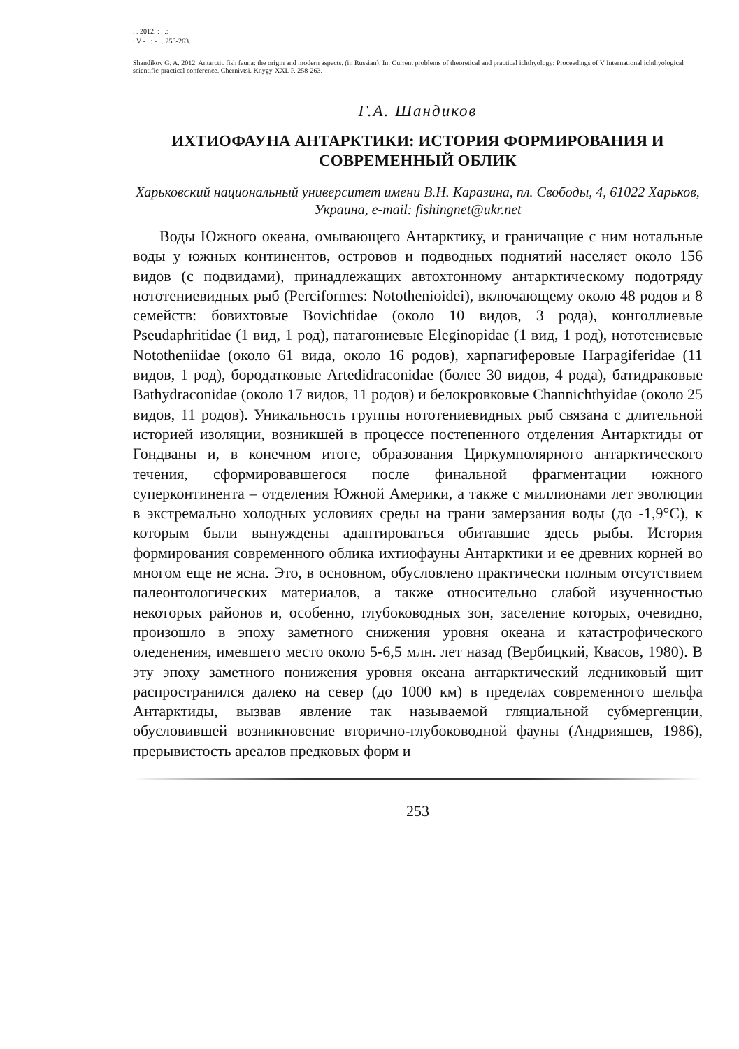. . 2012. : . .:
: V - . : - . . 258-263.
Shandikov G. A. 2012. Antarctic fish fauna: the origin and modern aspects. (in Russian). In: Current problems of theoretical and practical ichthyology: Proceedings of V International ichthyological scientific-practical conference. Chernivtsi. Knygy-XXI. P. 258-263.
Г.А. Шандиков
ИХТИОФАУНА АНТАРКТИКИ: ИСТОРИЯ ФОРМИРОВАНИЯ И СОВРЕМЕННЫЙ ОБЛИК
Харьковский национальный университет имени В.Н. Каразина, пл. Свободы, 4, 61022 Харьков, Украина, e-mail: fishingnet@ukr.net
Воды Южного океана, омывающего Антарктику, и граничащие с ним нотальные воды у южных континентов, островов и подводных поднятий населяет около 156 видов (с подвидами), принадлежащих автохтонному антарктическому подотряду нототениевидных рыб (Perciformes: Notothenioidei), включающему около 48 родов и 8 семейств: бовихтовые Bovichtidae (около 10 видов, 3 рода), конголлиевые Pseudaphritidae (1 вид, 1 род), патагониевые Eleginopidae (1 вид, 1 род), нототениевые Nototheniidae (около 61 вида, около 16 родов), харпагиферовые Harpagiferidae (11 видов, 1 род), бородатковые Artedidraconidae (более 30 видов, 4 рода), батидраковые Bathydraconidae (около 17 видов, 11 родов) и белокровковые Channichthyidae (около 25 видов, 11 родов). Уникальность группы нототениевидных рыб связана с длительной историей изоляции, возникшей в процессе постепенного отделения Антарктиды от Гондваны и, в конечном итоге, образования Циркумполярного антарктического течения, сформировавшегося после финальной фрагментации южного суперконтинента – отделения Южной Америки, а также с миллионами лет эволюции в экстремально холодных условиях среды на грани замерзания воды (до -1,9°C), к которым были вынуждены адаптироваться обитавшие здесь рыбы. История формирования современного облика ихтиофауны Антарктики и ее древних корней во многом еще не ясна. Это, в основном, обусловлено практически полным отсутствием палеонтологических материалов, а также относительно слабой изученностью некоторых районов и, особенно, глубоководных зон, заселение которых, очевидно, произошло в эпоху заметного снижения уровня океана и катастрофического оледенения, имевшего место около 5-6,5 млн. лет назад (Вербицкий, Квасов, 1980). В эту эпоху заметного понижения уровня океана антарктический ледниковый щит распространился далеко на север (до 1000 км) в пределах современного шельфа Антарктиды, вызвав явление так называемой гляциальной субмергенции, обусловившей возникновение вторично-глубоководной фауны (Андрияшев, 1986), прерывистость ареалов предковых форм и
253